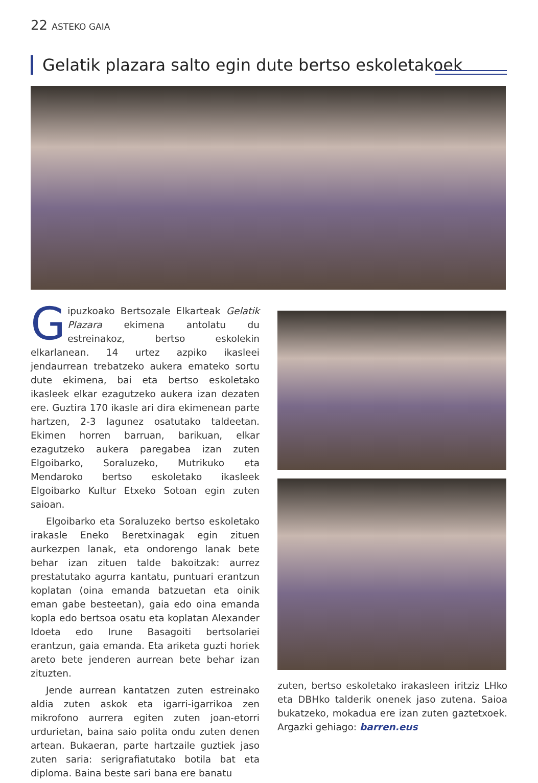22 ASTEKO GAIA
Gelatik plazara salto egin dute bertso eskoletakoek
Gipuzkoako Bertsozale Elkarteak Gelatik Plazara ekimena antolatu du estreinakoz, bertso eskolekin elkarlanean. 14 urtez azpiko ikasleei jendaurrean trebatzeko aukera emateko sortu dute ekimena, bai eta bertso eskoletako ikasleek elkar ezagutzeko aukera izan dezaten ere. Guztira 170 ikasle ari dira ekimenean parte hartzen, 2-3 lagunez osatutako taldeetan. Ekimen horren barruan, barikuan, elkar ezagutzeko aukera paregabea izan zuten Elgoibarko, Soraluzeko, Mutrikuko eta Mendaroko bertso eskoletako ikasleek Elgoibarko Kultur Etxeko Sotoan egin zuten saioan.
Elgoibarko eta Soraluzeko bertso eskoletako irakasle Eneko Beretxinagak egin zituen aurkezpen lanak, eta ondorengo lanak bete behar izan zituen talde bakoitzak: aurrez prestatutako agurra kantatu, puntuari erantzun koplatan (oina emanda batzuetan eta oinik eman gabe besteetan), gaia edo oina emanda kopla edo bertsoa osatu eta koplatan Alexander Idoeta edo Irune Basagoiti bertsolariei erantzun, gaia emanda. Eta ariketa guzti horiek areto bete jenderen aurrean bete behar izan zituzten.
Jende aurrean kantatzen zuten estreinako aldia zuten askok eta igarri-igarrikoa zen mikrofono aurrera egiten zuten joan-etorri urdurietan, baina saio polita ondu zuten denen artean. Bukaeran, parte hartzaile guztiek jaso zuten saria: serigrafiatutako botila bat eta diploma. Baina beste sari bana ere banatu
zuten, bertso eskoletako irakasleen iritziz LHko eta DBHko talderik onenek jaso zutena. Saioa bukatzeko, mokadua ere izan zuten gaztetxoek. Argazki gehiago: barren.eus